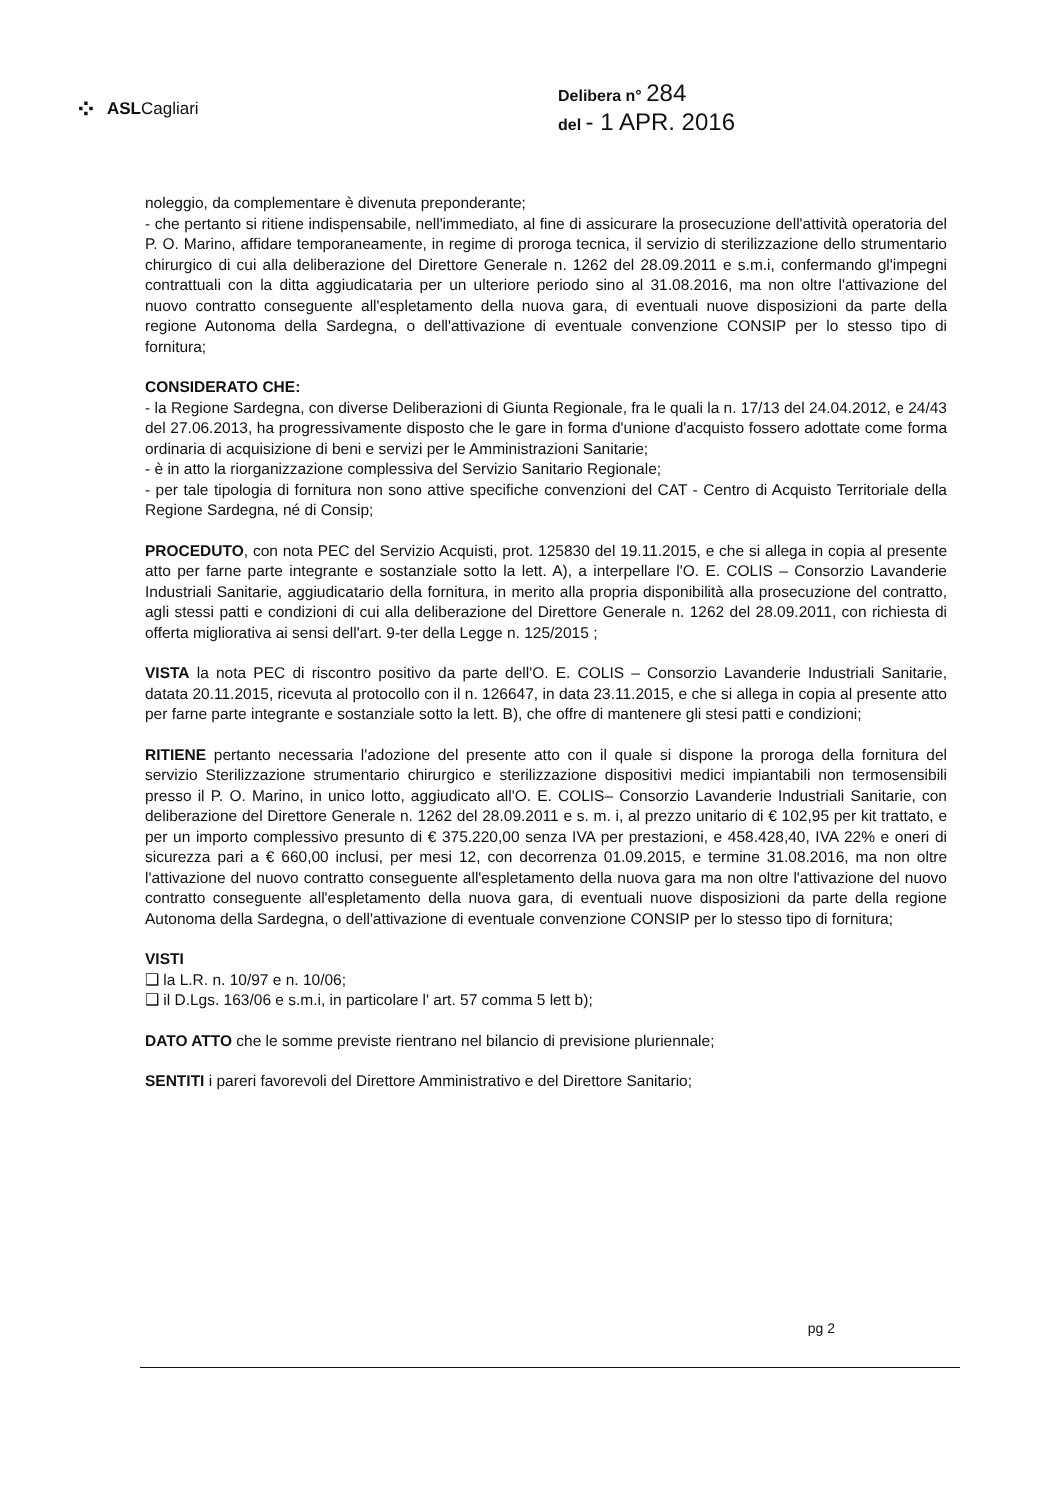⁘ ASLCagliari
Delibera n° 284
del - 1 APR. 2016
noleggio, da complementare è divenuta preponderante;
- che pertanto si ritiene indispensabile, nell'immediato, al fine di assicurare la prosecuzione dell'attività operatoria del P. O. Marino, affidare temporaneamente, in regime di proroga tecnica, il servizio di sterilizzazione dello strumentario chirurgico di cui alla deliberazione del Direttore Generale n. 1262 del 28.09.2011 e s.m.i, confermando gl'impegni contrattuali con la ditta aggiudicataria per un ulteriore periodo sino al 31.08.2016, ma non oltre l'attivazione del nuovo contratto conseguente all'espletamento della nuova gara, di eventuali nuove disposizioni da parte della regione Autonoma della Sardegna, o dell'attivazione di eventuale convenzione CONSIP per lo stesso tipo di fornitura;
CONSIDERATO CHE:
- la Regione Sardegna, con diverse Deliberazioni di Giunta Regionale, fra le quali la n. 17/13 del 24.04.2012, e 24/43 del 27.06.2013, ha progressivamente disposto che le gare in forma d'unione d'acquisto fossero adottate come forma ordinaria di acquisizione di beni e servizi per le Amministrazioni Sanitarie;
- è in atto la riorganizzazione complessiva del Servizio Sanitario Regionale;
- per tale tipologia di fornitura non sono attive specifiche convenzioni del CAT - Centro di Acquisto Territoriale della Regione Sardegna, né di Consip;
PROCEDUTO, con nota PEC del Servizio Acquisti, prot. 125830 del 19.11.2015, e che si allega in copia al presente atto per farne parte integrante e sostanziale sotto la lett. A), a interpellare l'O. E. COLIS – Consorzio Lavanderie Industriali Sanitarie, aggiudicatario della fornitura, in merito alla propria disponibilità alla prosecuzione del contratto, agli stessi patti e condizioni di cui alla deliberazione del Direttore Generale n. 1262 del 28.09.2011, con richiesta di offerta migliorativa ai sensi dell'art. 9-ter della Legge n. 125/2015 ;
VISTA la nota PEC di riscontro positivo da parte dell'O. E. COLIS – Consorzio Lavanderie Industriali Sanitarie, datata 20.11.2015, ricevuta al protocollo con il n. 126647, in data 23.11.2015, e che si allega in copia al presente atto per farne parte integrante e sostanziale sotto la lett. B), che offre di mantenere gli stesi patti e condizioni;
RITIENE pertanto necessaria l'adozione del presente atto con il quale si dispone la proroga della fornitura del servizio Sterilizzazione strumentario chirurgico e sterilizzazione dispositivi medici impiantabili non termosensibili presso il P. O. Marino, in unico lotto, aggiudicato all'O. E. COLIS– Consorzio Lavanderie Industriali Sanitarie, con deliberazione del Direttore Generale n. 1262 del 28.09.2011 e s. m. i, al prezzo unitario di € 102,95 per kit trattato, e per un importo complessivo presunto di € 375.220,00 senza IVA per prestazioni, e 458.428,40, IVA 22% e oneri di sicurezza pari a € 660,00 inclusi, per mesi 12, con decorrenza 01.09.2015, e termine 31.08.2016, ma non oltre l'attivazione del nuovo contratto conseguente all'espletamento della nuova gara ma non oltre l'attivazione del nuovo contratto conseguente all'espletamento della nuova gara, di eventuali nuove disposizioni da parte della regione Autonoma della Sardegna, o dell'attivazione di eventuale convenzione CONSIP per lo stesso tipo di fornitura;
VISTI
❑ la L.R. n. 10/97 e n. 10/06;
❑ il D.Lgs. 163/06 e s.m.i, in particolare l' art. 57 comma 5 lett b);
DATO ATTO che le somme previste rientrano nel bilancio di previsione pluriennale;
SENTITI i pareri favorevoli del Direttore Amministrativo e del Direttore Sanitario;
pg 2